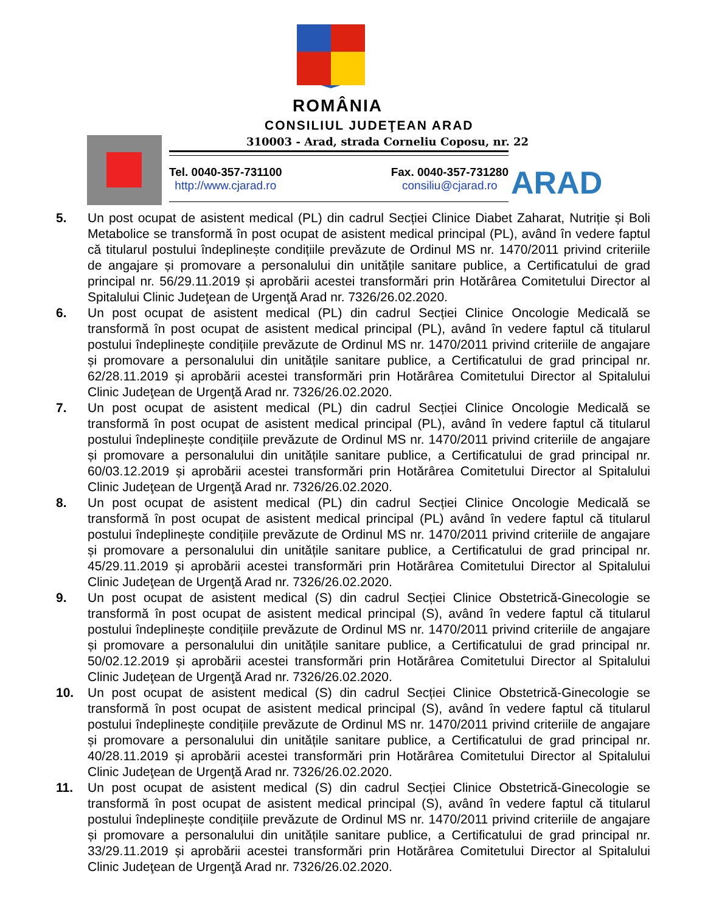ROMÂNIA
CONSILIUL JUDEŢEAN ARAD
310003 - Arad, strada Corneliu Coposu, nr. 22
Tel. 0040-357-731100
http://www.cjarad.ro
Fax. 0040-357-731280
consiliu@cjarad.ro
ARAD
5. Un post ocupat de asistent medical (PL) din cadrul Secției Clinice Diabet Zaharat, Nutriție și Boli Metabolice se transformă în post ocupat de asistent medical principal (PL), având în vedere faptul că titularul postului îndeplinește condițiile prevăzute de Ordinul MS nr. 1470/2011 privind criteriile de angajare și promovare a personalului din unitățile sanitare publice, a Certificatului de grad principal nr. 56/29.11.2019 și aprobării acestei transformări prin Hotărârea Comitetului Director al Spitalului Clinic Judeţean de Urgenţă Arad nr. 7326/26.02.2020.
6. Un post ocupat de asistent medical (PL) din cadrul Secției Clinice Oncologie Medicală se transformă în post ocupat de asistent medical principal (PL), având în vedere faptul că titularul postului îndeplinește condițiile prevăzute de Ordinul MS nr. 1470/2011 privind criteriile de angajare și promovare a personalului din unitățile sanitare publice, a Certificatului de grad principal nr. 62/28.11.2019 și aprobării acestei transformări prin Hotărârea Comitetului Director al Spitalului Clinic Judeţean de Urgenţă Arad nr. 7326/26.02.2020.
7. Un post ocupat de asistent medical (PL) din cadrul Secției Clinice Oncologie Medicală se transformă în post ocupat de asistent medical principal (PL), având în vedere faptul că titularul postului îndeplinește condițiile prevăzute de Ordinul MS nr. 1470/2011 privind criteriile de angajare și promovare a personalului din unitățile sanitare publice, a Certificatului de grad principal nr. 60/03.12.2019 și aprobării acestei transformări prin Hotărârea Comitetului Director al Spitalului Clinic Judeţean de Urgenţă Arad nr. 7326/26.02.2020.
8. Un post ocupat de asistent medical (PL) din cadrul Secției Clinice Oncologie Medicală se transformă în post ocupat de asistent medical principal (PL) având în vedere faptul că titularul postului îndeplinește condițiile prevăzute de Ordinul MS nr. 1470/2011 privind criteriile de angajare și promovare a personalului din unitățile sanitare publice, a Certificatului de grad principal nr. 45/29.11.2019 și aprobării acestei transformări prin Hotărârea Comitetului Director al Spitalului Clinic Judeţean de Urgenţă Arad nr. 7326/26.02.2020.
9. Un post ocupat de asistent medical (S) din cadrul Secției Clinice Obstetrică-Ginecologie se transformă în post ocupat de asistent medical principal (S), având în vedere faptul că titularul postului îndeplinește condițiile prevăzute de Ordinul MS nr. 1470/2011 privind criteriile de angajare și promovare a personalului din unitățile sanitare publice, a Certificatului de grad principal nr. 50/02.12.2019 și aprobării acestei transformări prin Hotărârea Comitetului Director al Spitalului Clinic Judeţean de Urgenţă Arad nr. 7326/26.02.2020.
10. Un post ocupat de asistent medical (S) din cadrul Secției Clinice Obstetrică-Ginecologie se transformă în post ocupat de asistent medical principal (S), având în vedere faptul că titularul postului îndeplinește condițiile prevăzute de Ordinul MS nr. 1470/2011 privind criteriile de angajare și promovare a personalului din unitățile sanitare publice, a Certificatului de grad principal nr. 40/28.11.2019 și aprobării acestei transformări prin Hotărârea Comitetului Director al Spitalului Clinic Judeţean de Urgenţă Arad nr. 7326/26.02.2020.
11. Un post ocupat de asistent medical (S) din cadrul Secției Clinice Obstetrică-Ginecologie se transformă în post ocupat de asistent medical principal (S), având în vedere faptul că titularul postului îndeplinește condițiile prevăzute de Ordinul MS nr. 1470/2011 privind criteriile de angajare și promovare a personalului din unitățile sanitare publice, a Certificatului de grad principal nr. 33/29.11.2019 și aprobării acestei transformări prin Hotărârea Comitetului Director al Spitalului Clinic Judeţean de Urgenţă Arad nr. 7326/26.02.2020.